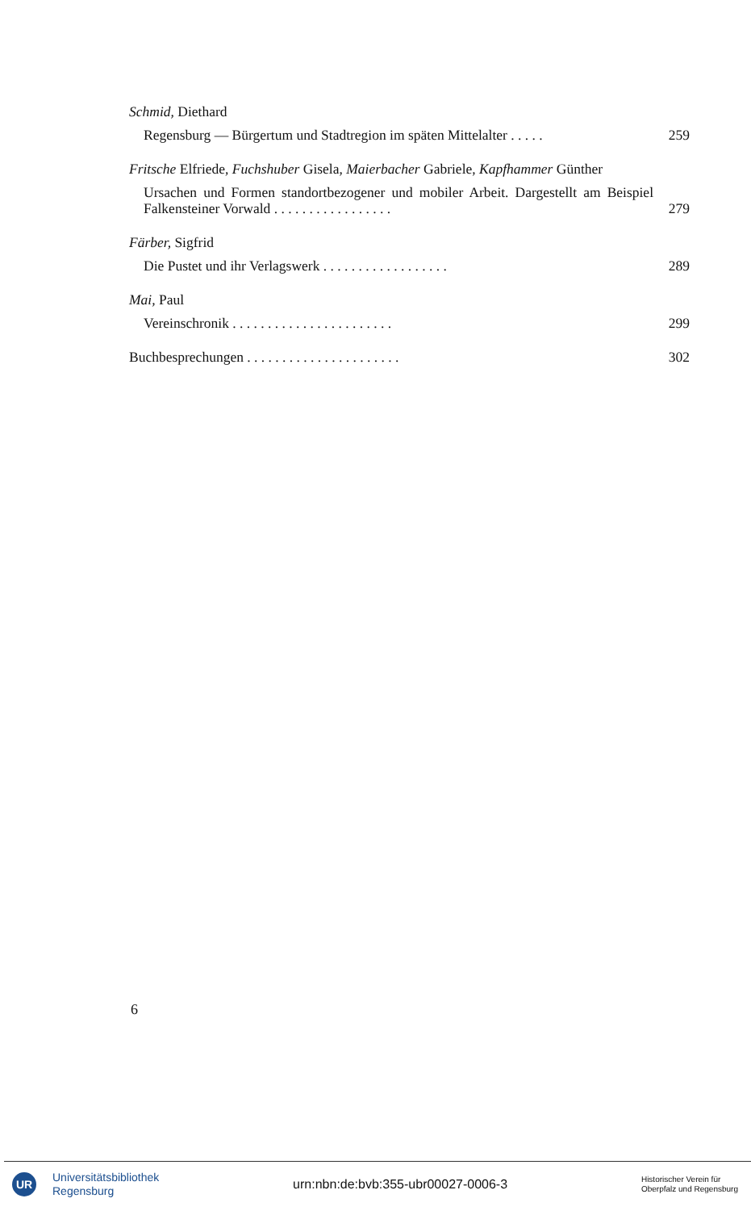Schmid, Diethard
Regensburg — Bürgertum und Stadtregion im späten Mittelalter . . . . . 259
Fritsche Elfriede, Fuchshuber Gisela, Maierbacher Gabriele, Kapfhammer Günther
Ursachen und Formen standortbezogener und mobiler Arbeit. Dargestellt am Beispiel Falkensteiner Vorwald . . . . . . . . . . . . . . . . . 279
Färber, Sigfrid
Die Pustet und ihr Verlagswerk . . . . . . . . . . . . . . . . . . 289
Mai, Paul
Vereinschronik . . . . . . . . . . . . . . . . . . . . . . . 299
Buchbesprechungen . . . . . . . . . . . . . . . . . . . . . . 302
6
UR
Universitätsbibliothek
Regensburg
urn:nbn:de:bvb:355-ubr00027-0006-3
Historischer Verein für
Oberpfalz und Regensburg